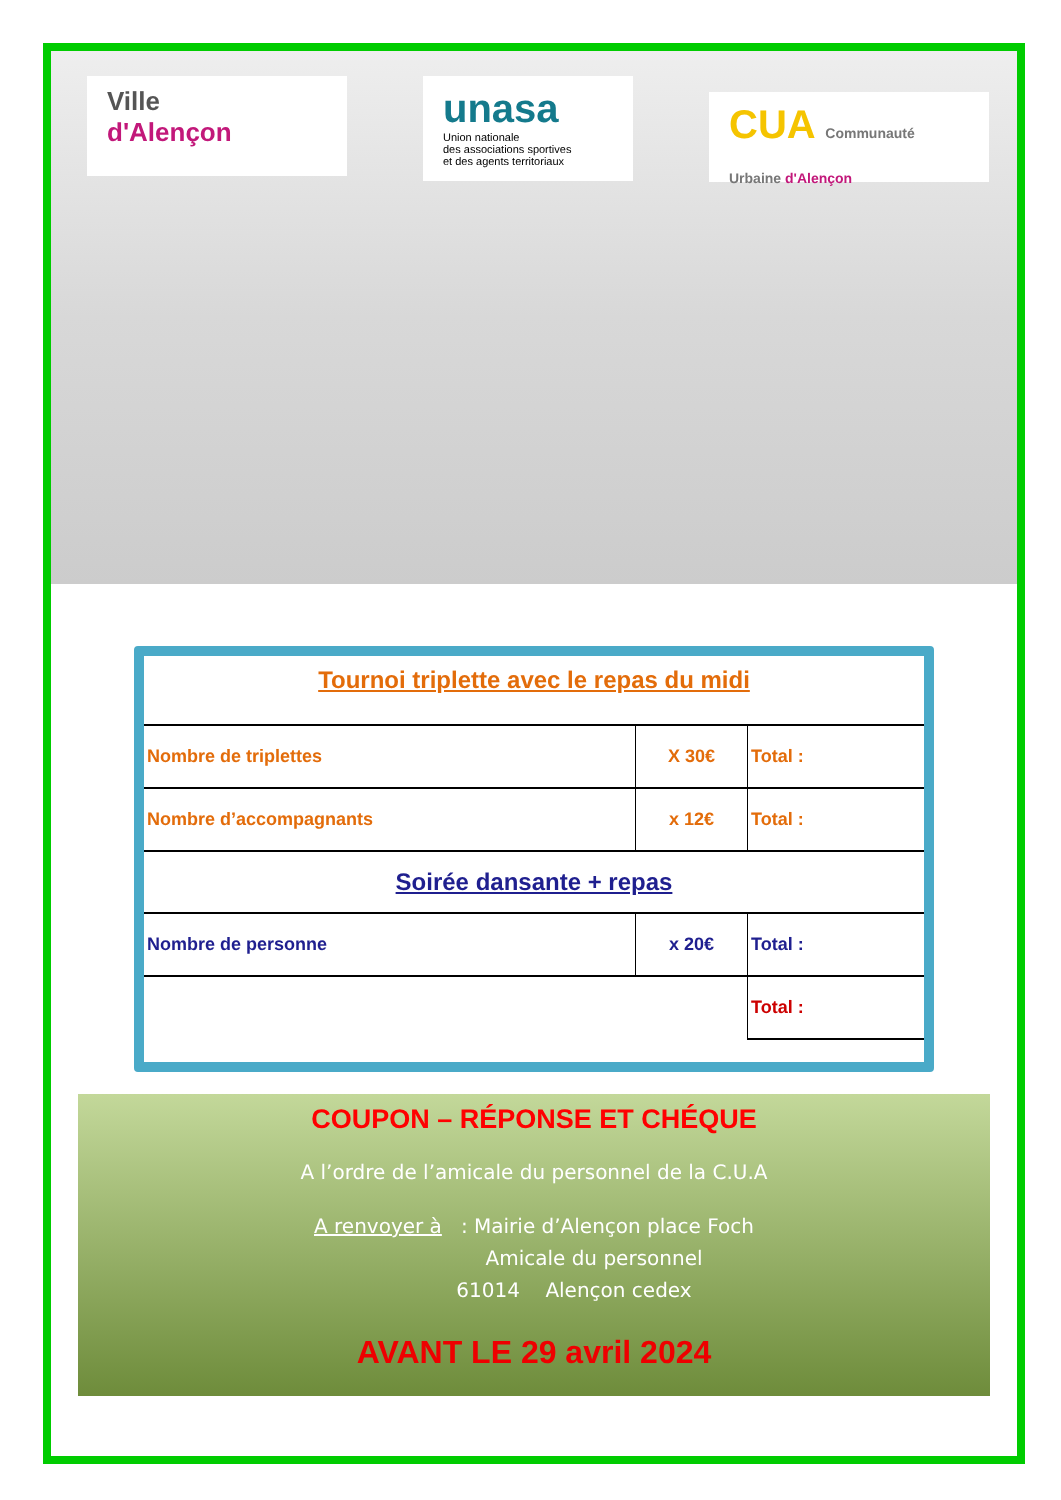Ville
d'Alençon
unasa
Union nationale
des associations sportives
et des agents territoriaux
CUA Communauté Urbaine d'Alençon
Tournoi triplette avec le repas du midi
| Nombre de triplettes | X 30€ | Total : |
| Nombre d’accompagnants | x 12€ | Total : |
| Soirée dansante + repas | | |
| Nombre de personne | x 20€ | Total : |
| | | Total : |
COUPON – RÉPONSE ET CHÉQUE
A l’ordre de l’amicale du personnel de la C.U.A
A renvoyer à : Mairie d’Alençon place Foch
Amicale du personnel
61014 Alençon cedex
AVANT LE 29 avril 2024